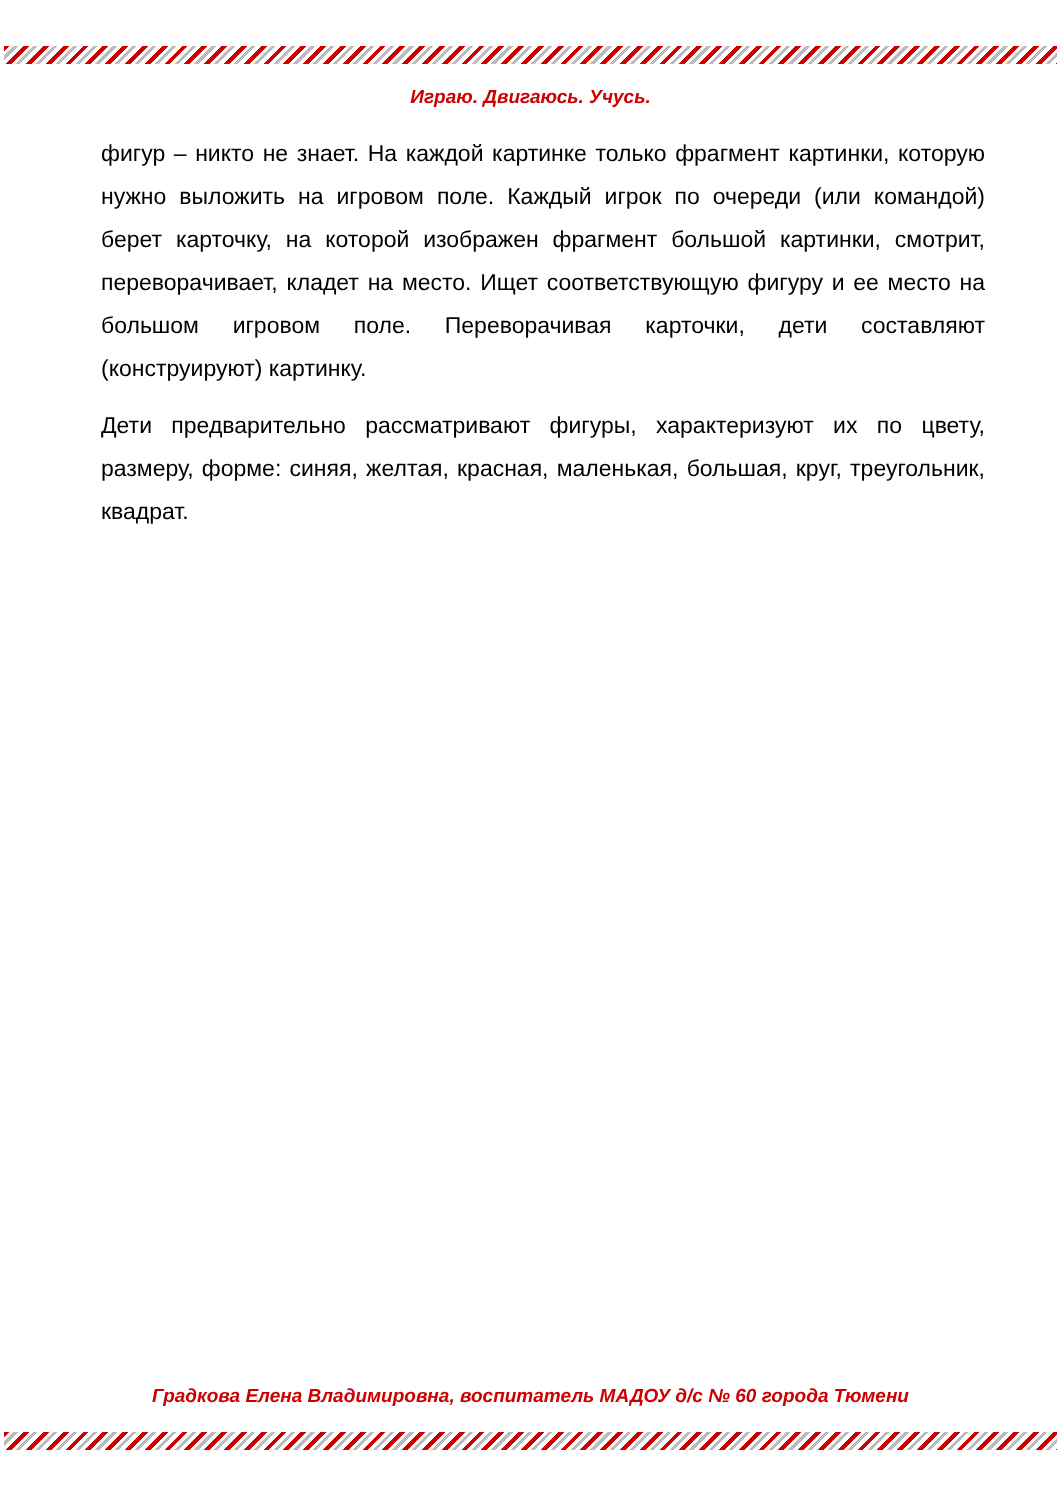Играю. Двигаюсь. Учусь.
фигур – никто не знает. На каждой картинке только фрагмент картинки, которую нужно выложить на игровом поле. Каждый игрок по очереди (или командой) берет карточку, на которой изображен фрагмент большой картинки, смотрит, переворачивает, кладет на место. Ищет соответствующую фигуру и ее место на большом игровом поле. Переворачивая карточки, дети составляют (конструируют) картинку.
Дети предварительно рассматривают фигуры, характеризуют их по цвету, размеру, форме: синяя, желтая, красная, маленькая, большая, круг, треугольник, квадрат.
Градкова Елена Владимировна, воспитатель МАДОУ д/с № 60 города Тюмени